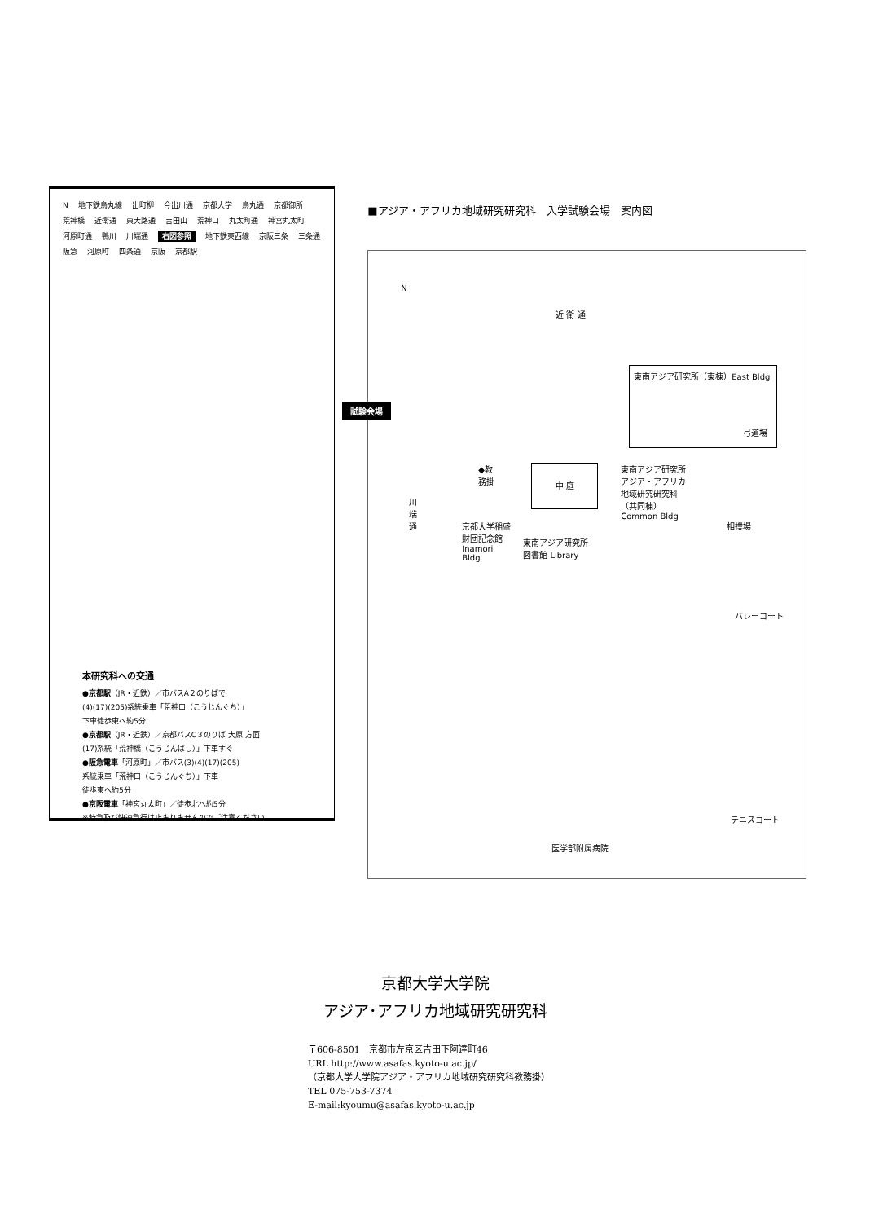N地下鉄烏丸線 出町柳 今出川通 京都大学 烏丸通 京都御所 荒神橋 近衛通 東大路通 吉田山 荒神口 丸太町通 神宮丸太町 河原町通 鴨川 川端通 右図参照 地下鉄東西線 京阪三条 三条通 阪急 河原町 四条通 京阪 京都駅
本研究科への交通
●京都駅（JR・近鉄）／市バスA２のりばで
(4)(17)(205)系統乗車「荒神口（こうじんぐち）」
下車徒歩東へ約5分
●京都駅（JR・近鉄）／京都バスC３のりば 大原 方面
(17)系統「荒神橋（こうじんばし）」下車すぐ
●阪急電車「河原町」／市バス(3)(4)(17)(205)
系統乗車「荒神口（こうじんぐち）」下車
徒歩東へ約5分
●京阪電車「神宮丸太町」／徒歩北へ約5分
※特急及び快速急行は止まりませんのでご注意ください。
■アジア・アフリカ地域研究研究科　入学試験会場　案内図
N
近 衛 通
試験会場
東南アジア研究所（東棟）East Bldg
弓道場
◆教務掛
中 庭
東南アジア研究所 アジア・アフリカ地域研究研究科（共同棟）Common Bldg
相撲場
川端通
京都大学稲盛財団記念館 Inamori Bldg
東南アジア研究所図書館 Library
バレーコート
テニスコート
医学部附属病院
京都大学大学院
アジア･アフリカ地域研究研究科
〒606-8501　京都市左京区吉田下阿達町46
URL http://www.asafas.kyoto-u.ac.jp/
（京都大学大学院アジア・アフリカ地域研究研究科教務掛）
TEL 075-753-7374
E-mail:kyoumu@asafas.kyoto-u.ac.jp